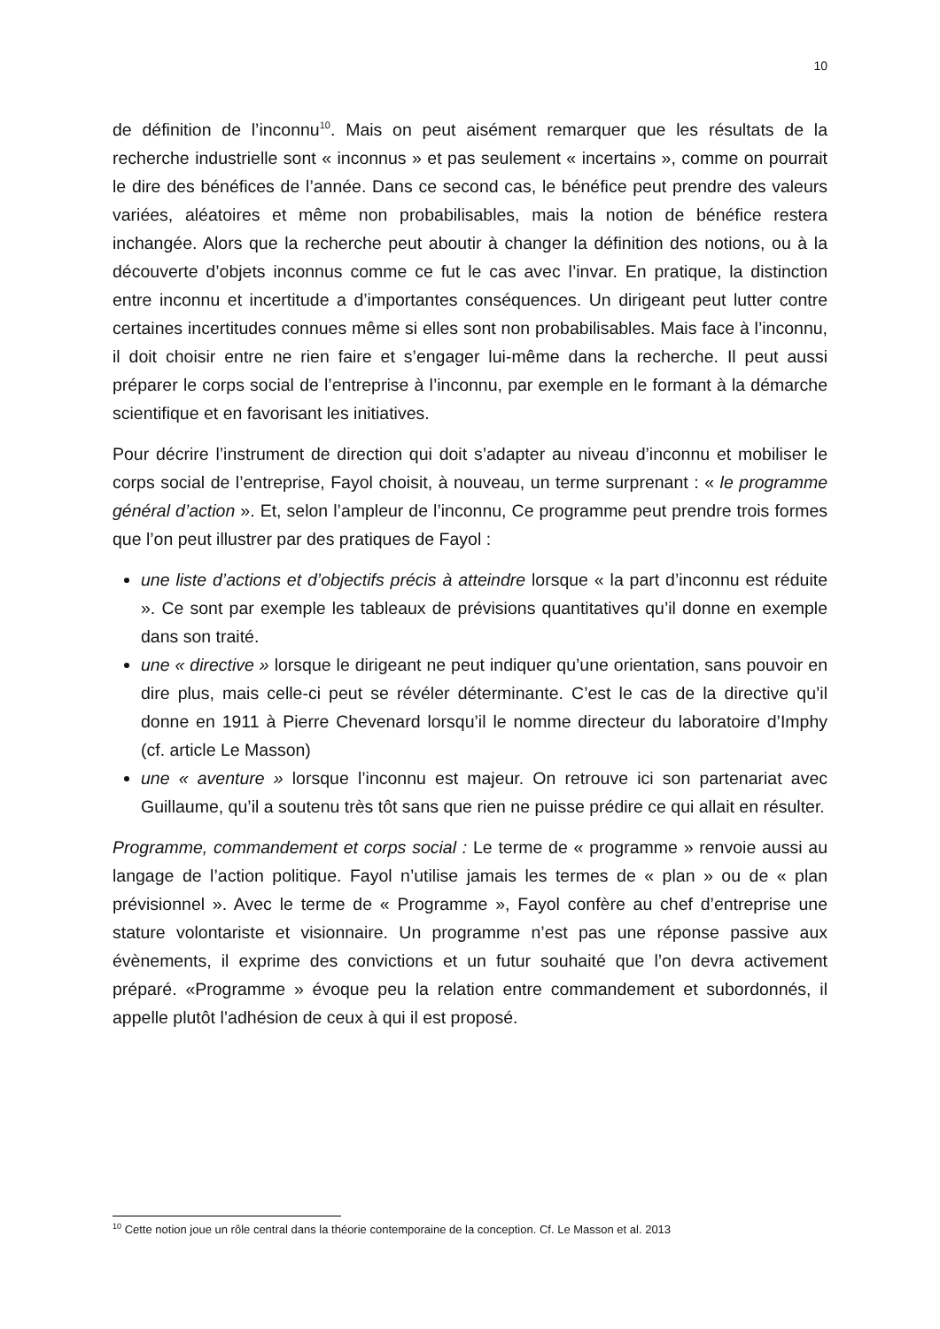10
de définition de l’inconnu<sup>10</sup>. Mais on peut aisément remarquer que les résultats de la recherche industrielle sont « inconnus » et pas seulement « incertains », comme on pourrait le dire des bénéfices de l’année. Dans ce second cas, le bénéfice peut prendre des valeurs variées, aléatoires et même non probabilisables, mais la notion de bénéfice restera inchangée. Alors que la recherche peut aboutir à changer la définition des notions, ou à la découverte d’objets inconnus comme ce fut le cas avec l’invar. En pratique, la distinction entre inconnu et incertitude a d’importantes conséquences. Un dirigeant peut lutter contre certaines incertitudes connues même si elles sont non probabilisables. Mais face à l’inconnu, il doit choisir entre ne rien faire et s’engager lui-même dans la recherche. Il peut aussi préparer le corps social de l’entreprise à l’inconnu, par exemple en le formant à la démarche scientifique et en favorisant les initiatives.
Pour décrire l’instrument de direction qui doit s’adapter au niveau d’inconnu et mobiliser le corps social de l’entreprise, Fayol choisit, à nouveau, un terme surprenant : « le programme général d’action ». Et, selon l’ampleur de l’inconnu, Ce programme peut prendre trois formes que l’on peut illustrer par des pratiques de Fayol :
une liste d’actions et d’objectifs précis à atteindre lorsque « la part d’inconnu est réduite ». Ce sont par exemple les tableaux de prévisions quantitatives qu’il donne en exemple dans son traité.
une « directive » lorsque le dirigeant ne peut indiquer qu’une orientation, sans pouvoir en dire plus, mais celle-ci peut se révéler déterminante. C’est le cas de la directive qu’il donne en 1911 à Pierre Chevenard lorsqu’il le nomme directeur du laboratoire d’Imphy (cf. article Le Masson)
une « aventure » lorsque l’inconnu est majeur. On retrouve ici son partenariat avec Guillaume, qu’il a soutenu très tôt sans que rien ne puisse prédire ce qui allait en résulter.
Programme, commandement et corps social : Le terme de « programme » renvoie aussi au langage de l’action politique. Fayol n’utilise jamais les termes de « plan » ou de « plan prévisionnel ». Avec le terme de « Programme », Fayol confère au chef d’entreprise une stature volontariste et visionnaire. Un programme n’est pas une réponse passive aux évènements, il exprime des convictions et un futur souhaité que l’on devra activement préparé. «Programme » évoque peu la relation entre commandement et subordonnés, il appelle plutôt l’adhésion de ceux à qui il est proposé.
<sup>10</sup> Cette notion joue un rôle central dans la théorie contemporaine de la conception. Cf. Le Masson et al. 2013